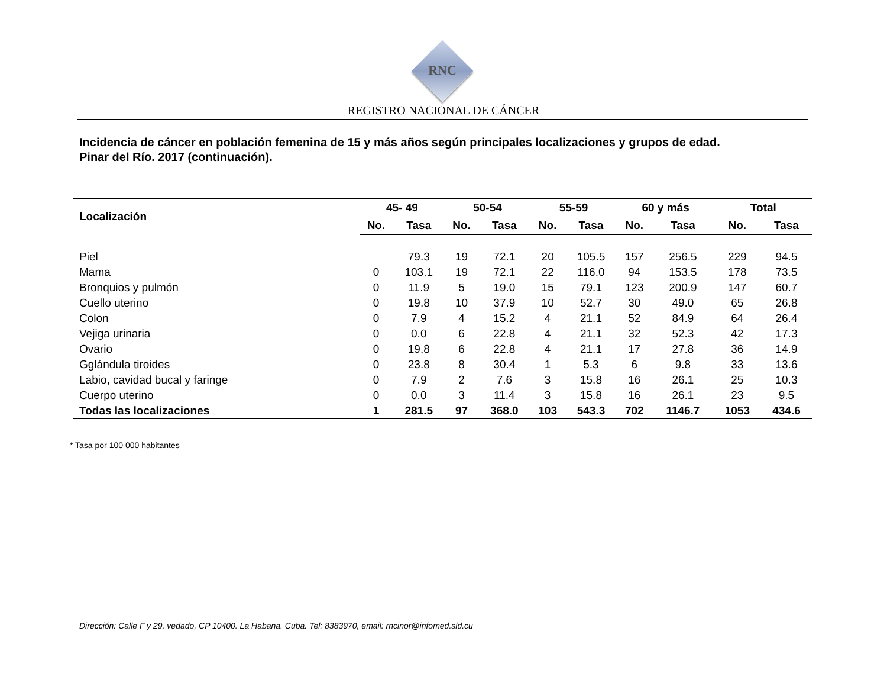RNC
REGISTRO NACIONAL DE CÁNCER
Incidencia de cáncer en población femenina de 15 y más años según principales localizaciones y grupos de edad.
Pinar del Río. 2017 (continuación).
| Localización | 45- 49 | | 50-54 | | 55-59 | | 60 y más | | Total | |
| --- | --- | --- | --- | --- | --- | --- | --- | --- | --- | --- |
| | No. | Tasa | No. | Tasa | No. | Tasa | No. | Tasa | No. | Tasa |
| Piel | | 79.3 | 19 | 72.1 | 20 | 105.5 | 157 | 256.5 | 229 | 94.5 |
| Mama | 0 | 103.1 | 19 | 72.1 | 22 | 116.0 | 94 | 153.5 | 178 | 73.5 |
| Bronquios y pulmón | 0 | 11.9 | 5 | 19.0 | 15 | 79.1 | 123 | 200.9 | 147 | 60.7 |
| Cuello uterino | 0 | 19.8 | 10 | 37.9 | 10 | 52.7 | 30 | 49.0 | 65 | 26.8 |
| Colon | 0 | 7.9 | 4 | 15.2 | 4 | 21.1 | 52 | 84.9 | 64 | 26.4 |
| Vejiga urinaria | 0 | 0.0 | 6 | 22.8 | 4 | 21.1 | 32 | 52.3 | 42 | 17.3 |
| Ovario | 0 | 19.8 | 6 | 22.8 | 4 | 21.1 | 17 | 27.8 | 36 | 14.9 |
| Gglándula tiroides | 0 | 23.8 | 8 | 30.4 | 1 | 5.3 | 6 | 9.8 | 33 | 13.6 |
| Labio, cavidad bucal y faringe | 0 | 7.9 | 2 | 7.6 | 3 | 15.8 | 16 | 26.1 | 25 | 10.3 |
| Cuerpo uterino | 0 | 0.0 | 3 | 11.4 | 3 | 15.8 | 16 | 26.1 | 23 | 9.5 |
| Todas las localizaciones | 1 | 281.5 | 97 | 368.0 | 103 | 543.3 | 702 | 1146.7 | 1053 | 434.6 |
* Tasa por 100 000 habitantes
Dirección: Calle F y 29, vedado, CP 10400. La Habana. Cuba. Tel: 8383970, email: rncinor@infomed.sld.cu